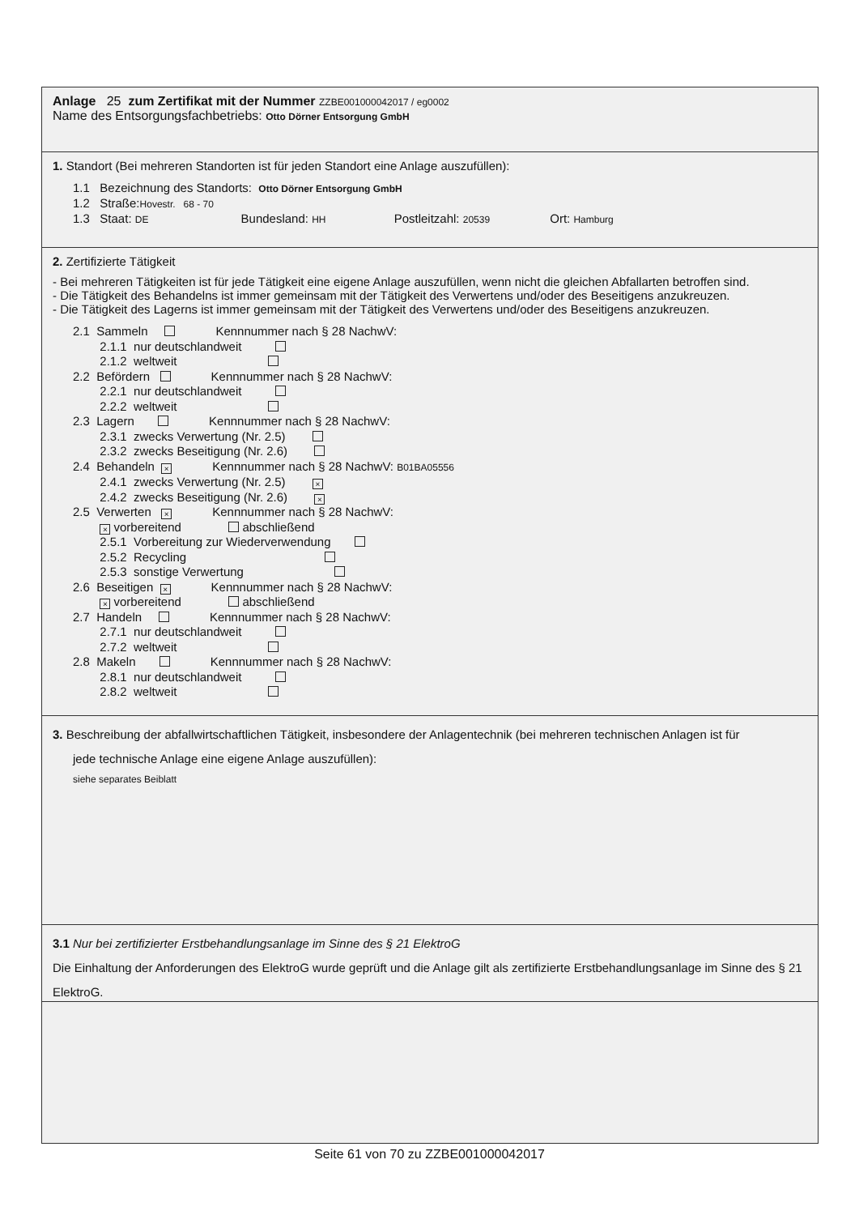Anlage 25 zum Zertifikat mit der Nummer ZZBE001000042017 / eg0002
Name des Entsorgungsfachbetriebs: Otto Dörner Entsorgung GmbH
1. Standort (Bei mehreren Standorten ist für jeden Standort eine Anlage auszufüllen):
1.1 Bezeichnung des Standorts: Otto Dörner Entsorgung GmbH
1.2 Straße:Hovestr. 68 - 70
1.3 Staat: DE Bundesland: HH Postleitzahl: 20539 Ort: Hamburg
2. Zertifizierte Tätigkeit
- Bei mehreren Tätigkeiten ist für jede Tätigkeit eine eigene Anlage auszufüllen, wenn nicht die gleichen Abfallarten betroffen sind.
- Die Tätigkeit des Behandelns ist immer gemeinsam mit der Tätigkeit des Verwertens und/oder des Beseitigens anzukreuzen.
- Die Tätigkeit des Lagerns ist immer gemeinsam mit der Tätigkeit des Verwertens und/oder des Beseitigens anzukreuzen.
2.1 Sammeln Kennnummer nach § 28 NachwV: 2.1.1 nur deutschlandweit 2.1.2 weltweit 2.2 Befördern Kennnummer nach § 28 NachwV: 2.2.1 nur deutschlandweit 2.2.2 weltweit 2.3 Lagern Kennnummer nach § 28 NachwV: 2.3.1 zwecks Verwertung (Nr. 2.5) 2.3.2 zwecks Beseitigung (Nr. 2.6) 2.4 Behandeln × Kennnummer nach § 28 NachwV: B01BA05556 2.4.1 zwecks Verwertung (Nr. 2.5) × 2.4.2 zwecks Beseitigung (Nr. 2.6) × 2.5 Verwerten × Kennnummer nach § 28 NachwV: × vorbereitend abschließend 2.5.1 Vorbereitung zur Wiederverwendung 2.5.2 Recycling 2.5.3 sonstige Verwertung 2.6 Beseitigen × Kennnummer nach § 28 NachwV: × vorbereitend abschließend 2.7 Handeln Kennnummer nach § 28 NachwV: 2.7.1 nur deutschlandweit 2.7.2 weltweit 2.8 Makeln Kennnummer nach § 28 NachwV: 2.8.1 nur deutschlandweit 2.8.2 weltweit
3. Beschreibung der abfallwirtschaftlichen Tätigkeit, insbesondere der Anlagentechnik (bei mehreren technischen Anlagen ist für
jede technische Anlage eine eigene Anlage auszufüllen):
siehe separates Beiblatt
3.1 Nur bei zertifizierter Erstbehandlungsanlage im Sinne des § 21 ElektroG
Die Einhaltung der Anforderungen des ElektroG wurde geprüft und die Anlage gilt als zertifizierte Erstbehandlungsanlage im Sinne des § 21 ElektroG.
Seite 61 von 70 zu ZZBE001000042017